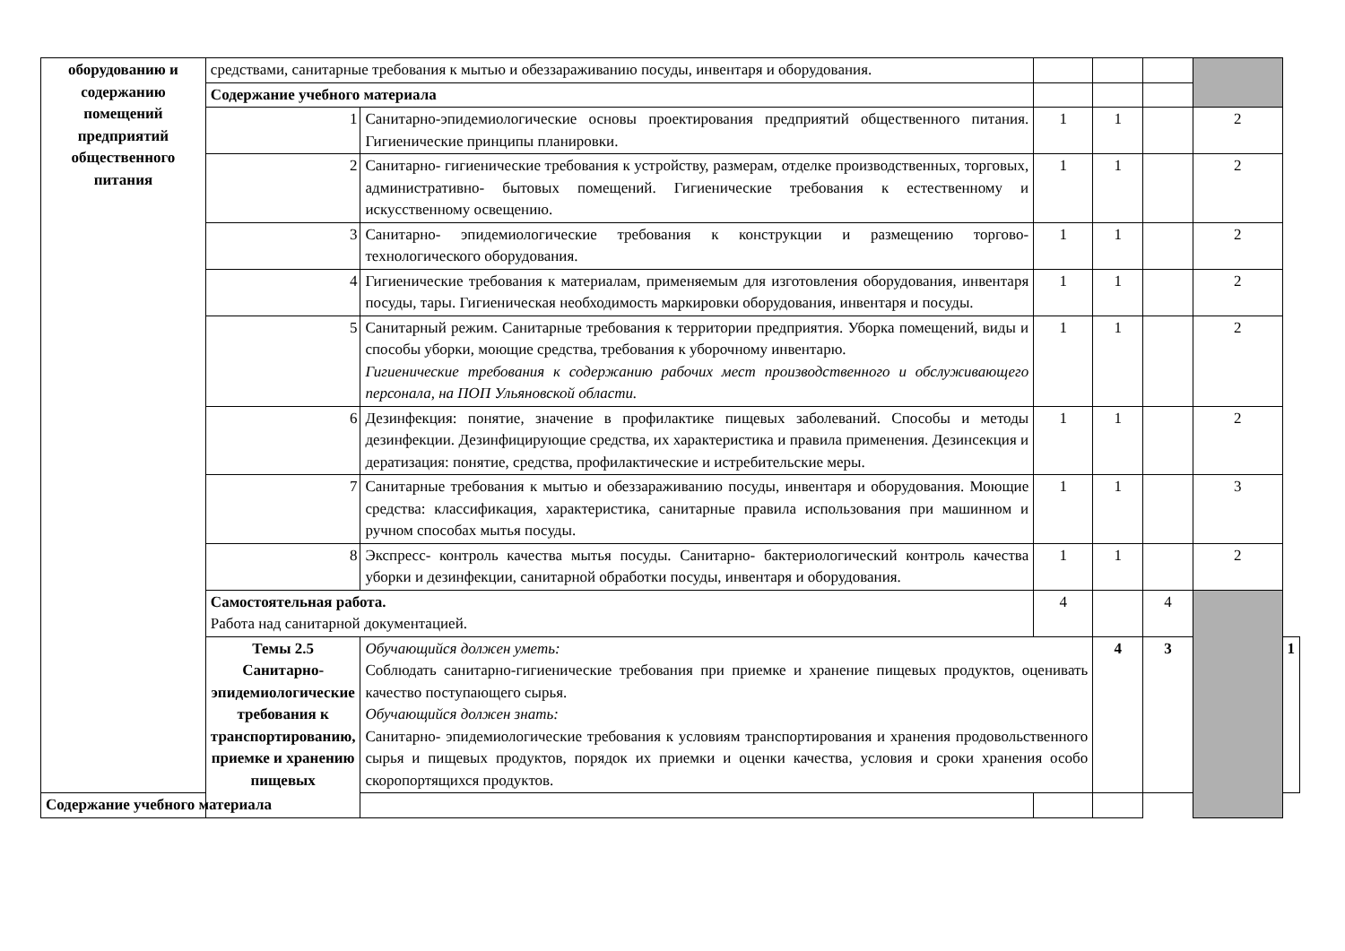| оборудованию и содержанию помещений предприятий общественного питания | средствами, санитарные требования к мытью и обеззараживанию посуды, инвентаря и оборудования. | | | | | | |
| | Содержание учебного материала | | | | | | |
| | 1 | Санитарно-эпидемиологические основы проектирования предприятий общественного питания. Гигиенические принципы планировки. | 1 | 1 | | 2 | |
| | 2 | Санитарно- гигиенические требования к устройству, размерам, отделке производственных, торговых, административно- бытовых помещений. Гигиенические требования к естественному и искусственному освещению. | 1 | 1 | | 2 | |
| | 3 | Санитарно- эпидемиологические требования к конструкции и размещению торгово-технологического оборудования. | 1 | 1 | | 2 | |
| | 4 | Гигиенические требования к материалам, применяемым для изготовления оборудования, инвентаря посуды, тары. Гигиеническая необходимость маркировки оборудования, инвентаря и посуды. | 1 | 1 | | 2 | |
| | 5 | Санитарный режим. Санитарные требования к территории предприятия. Уборка помещений, виды и способы уборки, моющие средства, требования к уборочному инвентарю. Гигиенические требования к содержанию рабочих мест производственного и обслуживающего персонала, на ПОП Ульяновской области. | 1 | 1 | | 2 | |
| | 6 | Дезинфекция: понятие, значение в профилактике пищевых заболеваний. Способы и методы дезинфекции. Дезинфицирующие средства, их характеристика и правила применения. Дезинсекция и дератизация: понятие, средства, профилактические и истребительские меры. | 1 | 1 | | 2 | |
| | 7 | Санитарные требования к мытью и обеззараживанию посуды, инвентаря и оборудования. Моющие средства: классификация, характеристика, санитарные правила использования при машинном и ручном способах мытья посуды. | 1 | 1 | | 3 | |
| | 8 | Экспресс- контроль качества мытья посуды. Санитарно- бактериологический контроль качества уборки и дезинфекции, санитарной обработки посуды, инвентаря и оборудования. | 1 | 1 | | 2 | |
| | Самостоятельная работа. Работа над санитарной документацией. | | 4 | | 4 | | |
| | Темы 2.5 Санитарно-эпидемиологические требования к транспортированию, приемке и хранению пищевых | Обучающийся должен уметь: Соблюдать санитарно-гигиенические требования при приемке и хранение пищевых продуктов, оценивать качество поступающего сырья. Обучающийся должен знать: Санитарно- эпидемиологические требования к условиям транспортирования и хранения продовольственного сырья и пищевых продуктов, порядок их приемки и оценки качества, условия и сроки хранения особо скоропортящихся продуктов. | | 4 | 3 | | 1 |
| Содержание учебного материала | | | | | | | |